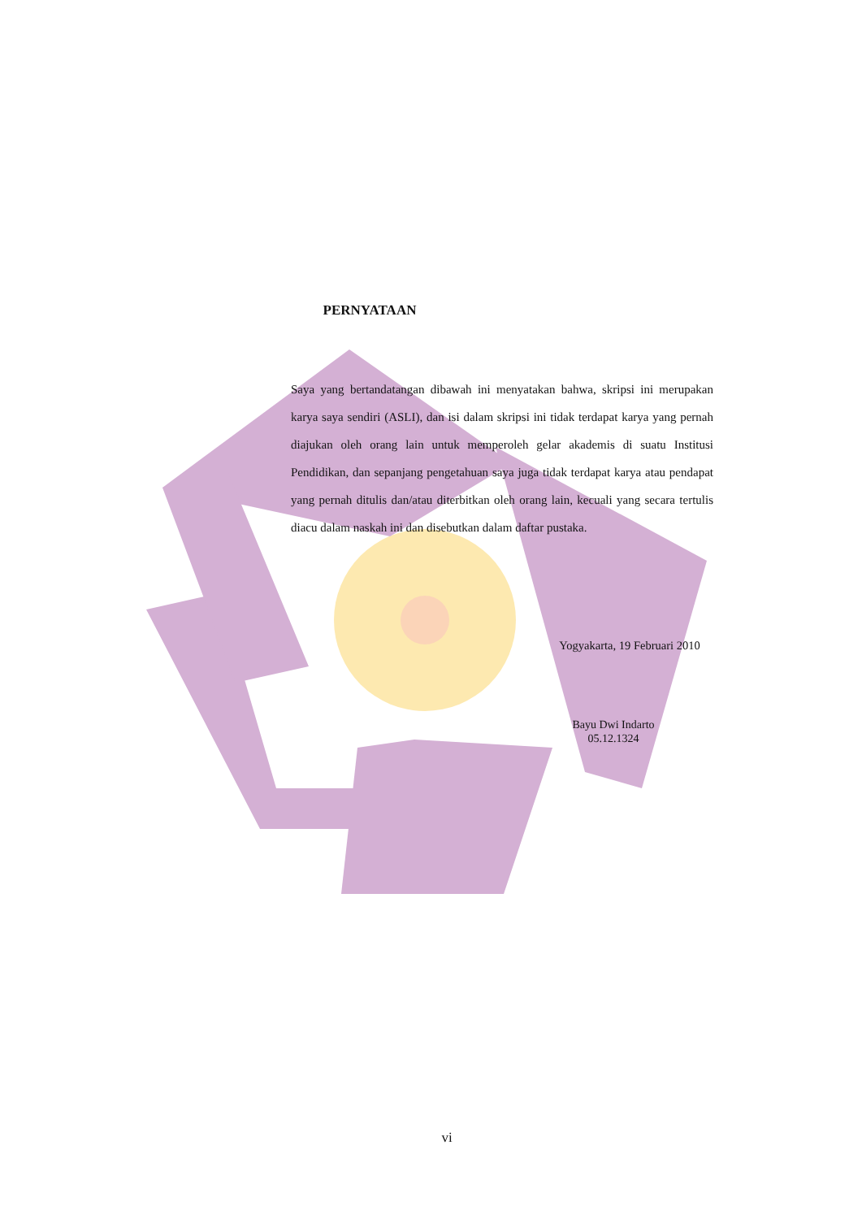PERNYATAAN
Saya yang bertandatangan dibawah ini menyatakan bahwa, skripsi ini merupakan karya saya sendiri (ASLI), dan isi dalam skripsi ini tidak terdapat karya yang pernah diajukan oleh orang lain untuk memperoleh gelar akademis di suatu Institusi Pendidikan, dan sepanjang pengetahuan saya juga tidak terdapat karya atau pendapat yang pernah ditulis dan/atau diterbitkan oleh orang lain, kecuali yang secara tertulis diacu dalam naskah ini dan disebutkan dalam daftar pustaka.
Yogyakarta, 19 Februari 2010
Bayu Dwi Indarto
05.12.1324
vi